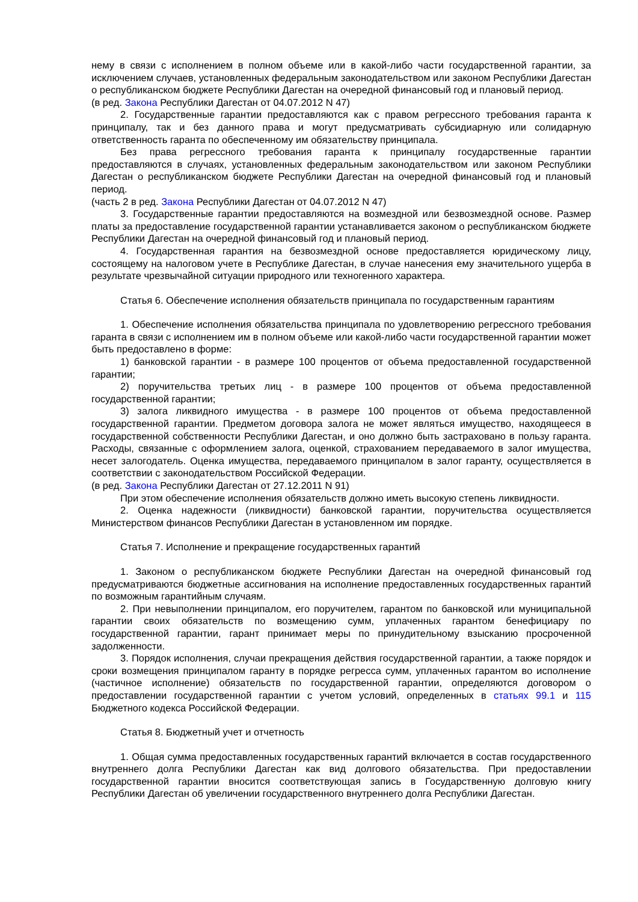нему в связи с исполнением в полном объеме или в какой-либо части государственной гарантии, за исключением случаев, установленных федеральным законодательством или законом Республики Дагестан о республиканском бюджете Республики Дагестан на очередной финансовый год и плановый период.
(в ред. Закона Республики Дагестан от 04.07.2012 N 47)
2. Государственные гарантии предоставляются как с правом регрессного требования гаранта к принципалу, так и без данного права и могут предусматривать субсидиарную или солидарную ответственность гаранта по обеспеченному им обязательству принципала.
Без права регрессного требования гаранта к принципалу государственные гарантии предоставляются в случаях, установленных федеральным законодательством или законом Республики Дагестан о республиканском бюджете Республики Дагестан на очередной финансовый год и плановый период.
(часть 2 в ред. Закона Республики Дагестан от 04.07.2012 N 47)
3. Государственные гарантии предоставляются на возмездной или безвозмездной основе. Размер платы за предоставление государственной гарантии устанавливается законом о республиканском бюджете Республики Дагестан на очередной финансовый год и плановый период.
4. Государственная гарантия на безвозмездной основе предоставляется юридическому лицу, состоящему на налоговом учете в Республике Дагестан, в случае нанесения ему значительного ущерба в результате чрезвычайной ситуации природного или техногенного характера.
Статья 6. Обеспечение исполнения обязательств принципала по государственным гарантиям
1. Обеспечение исполнения обязательства принципала по удовлетворению регрессного требования гаранта в связи с исполнением им в полном объеме или какой-либо части государственной гарантии может быть предоставлено в форме:
1) банковской гарантии - в размере 100 процентов от объема предоставленной государственной гарантии;
2) поручительства третьих лиц - в размере 100 процентов от объема предоставленной государственной гарантии;
3) залога ликвидного имущества - в размере 100 процентов от объема предоставленной государственной гарантии. Предметом договора залога не может являться имущество, находящееся в государственной собственности Республики Дагестан, и оно должно быть застраховано в пользу гаранта. Расходы, связанные с оформлением залога, оценкой, страхованием передаваемого в залог имущества, несет залогодатель. Оценка имущества, передаваемого принципалом в залог гаранту, осуществляется в соответствии с законодательством Российской Федерации.
(в ред. Закона Республики Дагестан от 27.12.2011 N 91)
При этом обеспечение исполнения обязательств должно иметь высокую степень ликвидности.
2. Оценка надежности (ликвидности) банковской гарантии, поручительства осуществляется Министерством финансов Республики Дагестан в установленном им порядке.
Статья 7. Исполнение и прекращение государственных гарантий
1. Законом о республиканском бюджете Республики Дагестан на очередной финансовый год предусматриваются бюджетные ассигнования на исполнение предоставленных государственных гарантий по возможным гарантийным случаям.
2. При невыполнении принципалом, его поручителем, гарантом по банковской или муниципальной гарантии своих обязательств по возмещению сумм, уплаченных гарантом бенефициару по государственной гарантии, гарант принимает меры по принудительному взысканию просроченной задолженности.
3. Порядок исполнения, случаи прекращения действия государственной гарантии, а также порядок и сроки возмещения принципалом гаранту в порядке регресса сумм, уплаченных гарантом во исполнение (частичное исполнение) обязательств по государственной гарантии, определяются договором о предоставлении государственной гарантии с учетом условий, определенных в статьях 99.1 и 115 Бюджетного кодекса Российской Федерации.
Статья 8. Бюджетный учет и отчетность
1. Общая сумма предоставленных государственных гарантий включается в состав государственного внутреннего долга Республики Дагестан как вид долгового обязательства. При предоставлении государственной гарантии вносится соответствующая запись в Государственную долговую книгу Республики Дагестан об увеличении государственного внутреннего долга Республики Дагестан.